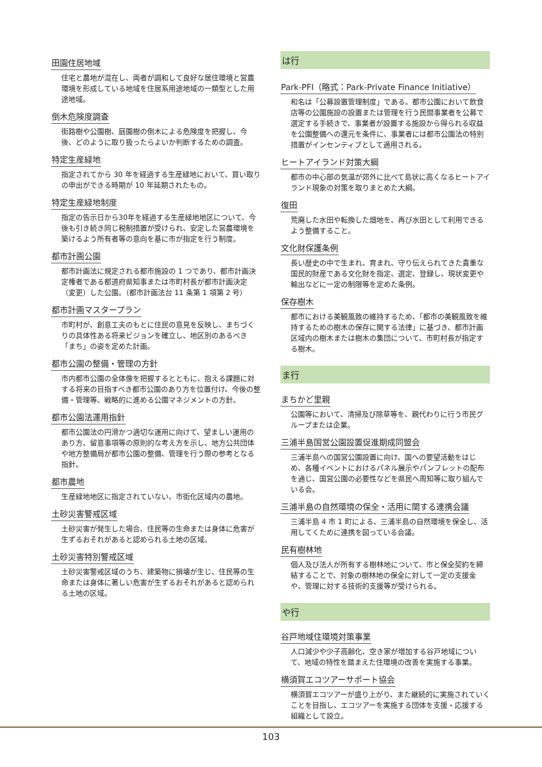田園住居地域
住宅と農地が混在し、両者が調和して良好な居住環境と営農環境を形成している地域を住居系用途地域の一類型とした用途地域。
倒木危険度調査
街路樹や公園樹、庭園樹の倒木による危険度を把握し、今後、どのように取り扱ったらよいか判断するための調査。
特定生産緑地
指定されてから 30 年を経過する生産緑地において、買い取りの申出ができる時期が 10 年延期されたもの。
特定生産緑地制度
指定の告示日から30年を経過する生産緑地地区について、今後も引き続き同じ税制措置が受けられ、安定した営農環境を築けるよう所有者等の意向を基に市が指定を行う制度。
都市計画公園
都市計画法に規定される都市施設の 1 つであり、都市計画決定権者である都道府県知事または市町村長が都市計画決定（変更）した公園。（都市計画法台 11 条第 1 項第 2 号）
都市計画マスタープラン
市町村が、創意工夫のもとに住民の意見を反映し、まちづくりの具体性ある将来ビジョンを確立し、地区別のあるべき「まち」の姿を定めた計画。
都市公園の整備・管理の方針
市内都市公園の全体像を把握するとともに、抱える課題に対する将来の目指すべき都市公園のあり方を位置付け、今後の整備・管理等、戦略的に進める公園マネジメントの方針。
都市公園法運用指針
都市公園法の円滑かつ適切な運用に向けて、望ましい運用のあり方、留意事項等の原則的な考え方を示し、地方公共団体や地方整備局が都市公園の整備、管理を行う際の参考となる指針。
都市農地
生産緑地地区に指定されていない、市街化区域内の農地。
土砂災害警戒区域
土砂災害が発生した場合、住民等の生命または身体に危害が生ずるおそれがあると認められる土地の区域。
土砂災害特別警戒区域
土砂災害警戒区域のうち、建築物に損壊が生じ、住民等の生命または身体に著しい危害が生ずるおそれがあると認められる土地の区域。
は行
Park-PFI（略式：Park-Private Finance Initiative）
和名は「公募設置管理制度」である。都市公園において飲食店等の公園施設の設置または管理を行う民間事業者を公募で選定する手続きで、事業者が設置する施設から得られる収益を公園整備への還元を条件に、事業者には都市公園法の特別措置がインセンティブとして適用される。
ヒートアイランド対策大綱
都市の中心部の気温が郊外に比べて島状に高くなるヒートアイランド現象の対策を取りまとめた大綱。
復田
荒廃した水田や転換した畑地を、再び水田として利用できるよう整備すること。
文化財保護条例
長い歴史の中で生まれ、育まれ、守り伝えられてきた貴重な国民的財産である文化財を指定、選定、登録し、現状変更や輸出などに一定の制限等を定めた条例。
保存樹木
都市における美観風致の維持するため、「都市の美観風致を維持するための樹木の保存に関する法律」に基づき、都市計画区域内の樹木または樹木の集団について、市町村長が指定する樹木。
ま行
まちかど里親
公園等において、清掃及び除草等を、親代わりに行う市民グループまたは企業。
三浦半島国営公園設置促進期成同盟会
三浦半島への国営公園設置に向け、国への要望活動をはじめ、各種イベントにおけるパネル展示やパンフレットの配布を通じ、国営公園の必要性などを県民へ周知等に取り組んでいる会。
三浦半島の自然環境の保全・活用に関する連携会議
三浦半島 4 市 1 町による、三浦半島の自然環境を保全し、活用してくために連携を図っている会議。
民有樹林地
個人及び法人が所有する樹林地について、市と保全契約を締結することで、対象の樹林地の保全に対して一定の支援金や、管理に対する技術的支援等が受けられる。
や行
谷戸地域住環境対策事業
人口減少や少子高齢化、空き家が増加する谷戸地域について、地域の特性を踏まえた住環境の改善を実施する事業。
横須賀エコツアーサポート協会
横須賀エコツアーが盛り上がり、また継続的に実施されていくことを目指し、エコツアーを実施する団体を支援・応援する組織として設立。
103